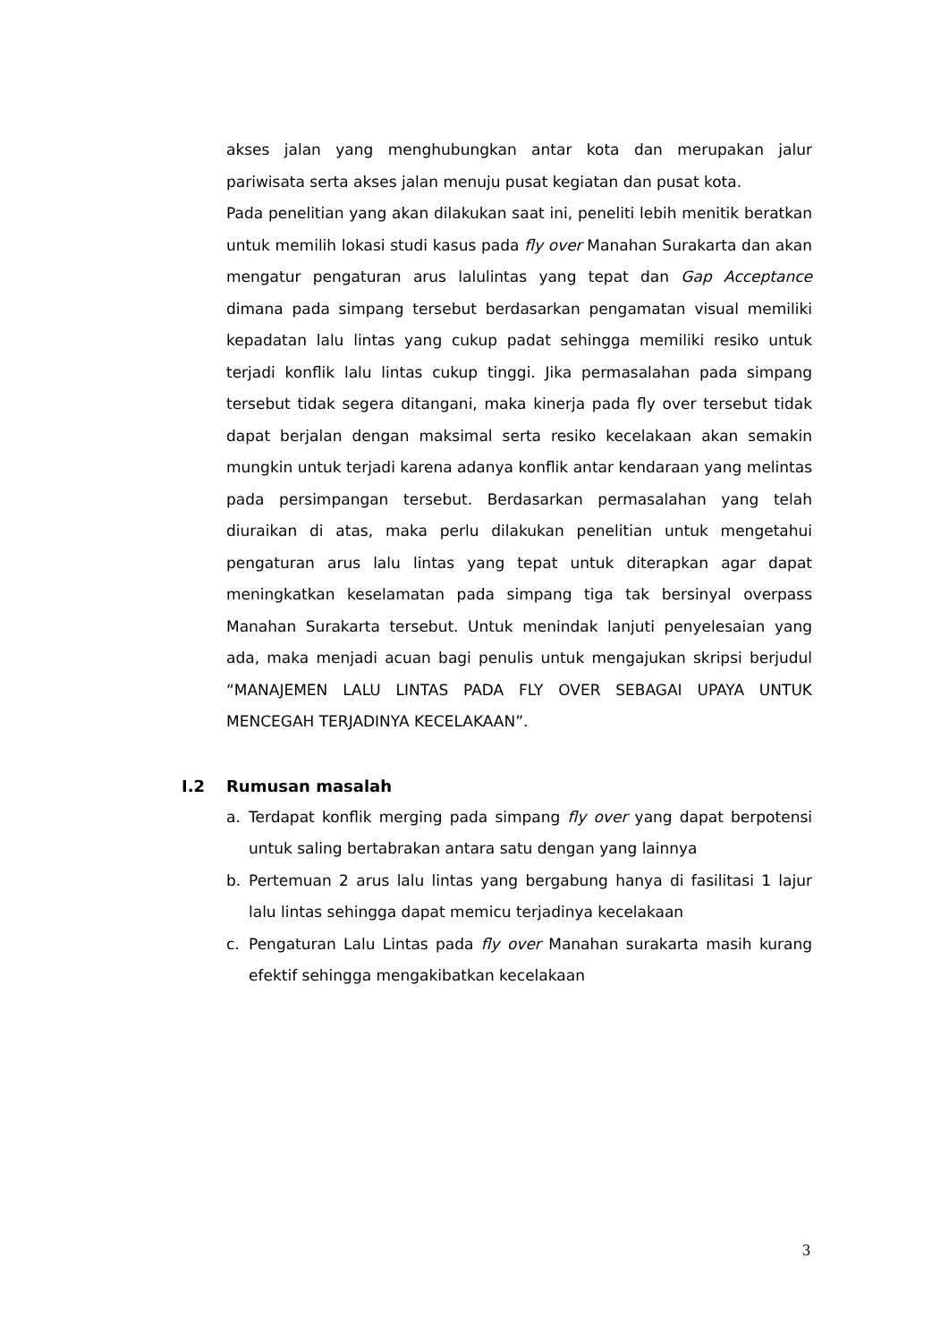akses jalan yang menghubungkan antar kota dan merupakan jalur pariwisata serta akses jalan menuju pusat kegiatan dan pusat kota.
Pada penelitian yang akan dilakukan saat ini, peneliti lebih menitik beratkan untuk memilih lokasi studi kasus pada fly over Manahan Surakarta dan akan mengatur pengaturan arus lalulintas yang tepat dan Gap Acceptance dimana pada simpang tersebut berdasarkan pengamatan visual memiliki kepadatan lalu lintas yang cukup padat sehingga memiliki resiko untuk terjadi konflik lalu lintas cukup tinggi. Jika permasalahan pada simpang tersebut tidak segera ditangani, maka kinerja pada fly over tersebut tidak dapat berjalan dengan maksimal serta resiko kecelakaan akan semakin mungkin untuk terjadi karena adanya konflik antar kendaraan yang melintas pada persimpangan tersebut. Berdasarkan permasalahan yang telah diuraikan di atas, maka perlu dilakukan penelitian untuk mengetahui pengaturan arus lalu lintas yang tepat untuk diterapkan agar dapat meningkatkan keselamatan pada simpang tiga tak bersinyal overpass Manahan Surakarta tersebut. Untuk menindak lanjuti penyelesaian yang ada, maka menjadi acuan bagi penulis untuk mengajukan skripsi berjudul “MANAJEMEN LALU LINTAS PADA FLY OVER SEBAGAI UPAYA UNTUK MENCEGAH TERJADINYA KECELAKAAN”.
I.2 Rumusan masalah
a. Terdapat konflik merging pada simpang fly over yang dapat berpotensi untuk saling bertabrakan antara satu dengan yang lainnya
b. Pertemuan 2 arus lalu lintas yang bergabung hanya di fasilitasi 1 lajur lalu lintas sehingga dapat memicu terjadinya kecelakaan
c. Pengaturan Lalu Lintas pada fly over Manahan surakarta masih kurang efektif sehingga mengakibatkan kecelakaan
3